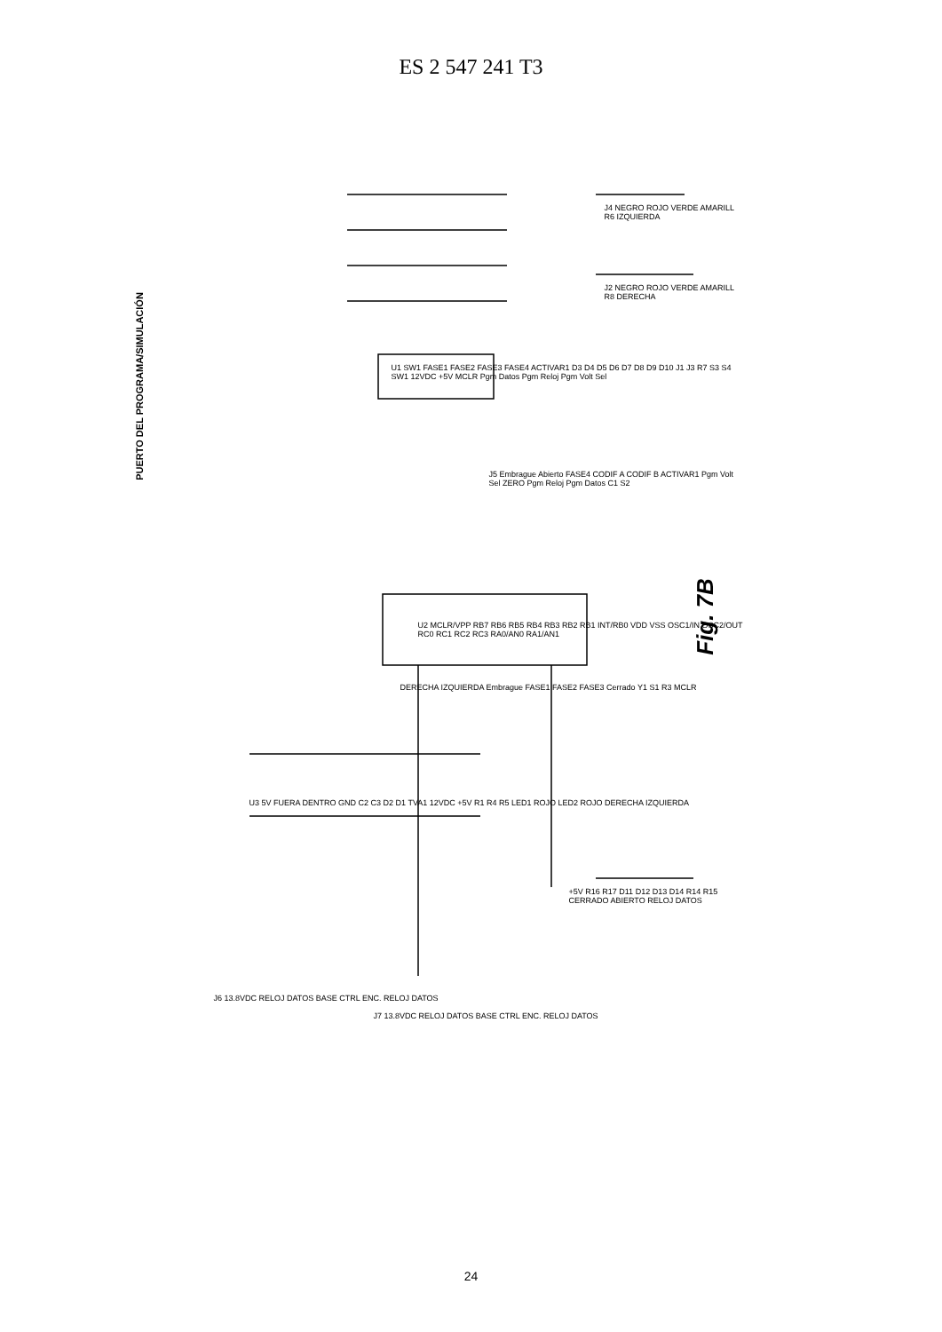ES 2 547 241 T3
PUERTO DEL PROGRAMA/SIMULACIÓN
U2 MCLR/VPP RB7 RB6 RB5 RB4 RB3 RB2 RB1 INT/RB0 VDD VSS OSC1/IN OSC2/OUT RC0 RC1 RC2 RC3 RA0/AN0 RA1/AN1
U1 SW1 FASE1 FASE2 FASE3 FASE4 ACTIVAR1 D3 D4 D5 D6 D7 D8 D9 D10 J1 J3 R7 S3 S4 SW1 12VDC +5V MCLR Pgm Datos Pgm Reloj Pgm Volt Sel
J4 NEGRO ROJO VERDE AMARILL R6 IZQUIERDA
J2 NEGRO ROJO VERDE AMARILL R8 DERECHA
J5 Embrague Abierto FASE4 CODIF A CODIF B ACTIVAR1 Pgm Volt Sel ZERO Pgm Reloj Pgm Datos C1 S2
DERECHA IZQUIERDA Embrague FASE1 FASE2 FASE3 Cerrado Y1 S1 R3 MCLR
U3 5V FUERA DENTRO GND C2 C3 D2 D1 TVA1 12VDC +5V R1 R4 R5 LED1 ROJO LED2 ROJO DERECHA IZQUIERDA
J6 13.8VDC RELOJ DATOS BASE CTRL ENC. RELOJ DATOS
J7 13.8VDC RELOJ DATOS BASE CTRL ENC. RELOJ DATOS
+5V R16 R17 D11 D12 D13 D14 R14 R15 CERRADO ABIERTO RELOJ DATOS
Fig. 7B
24